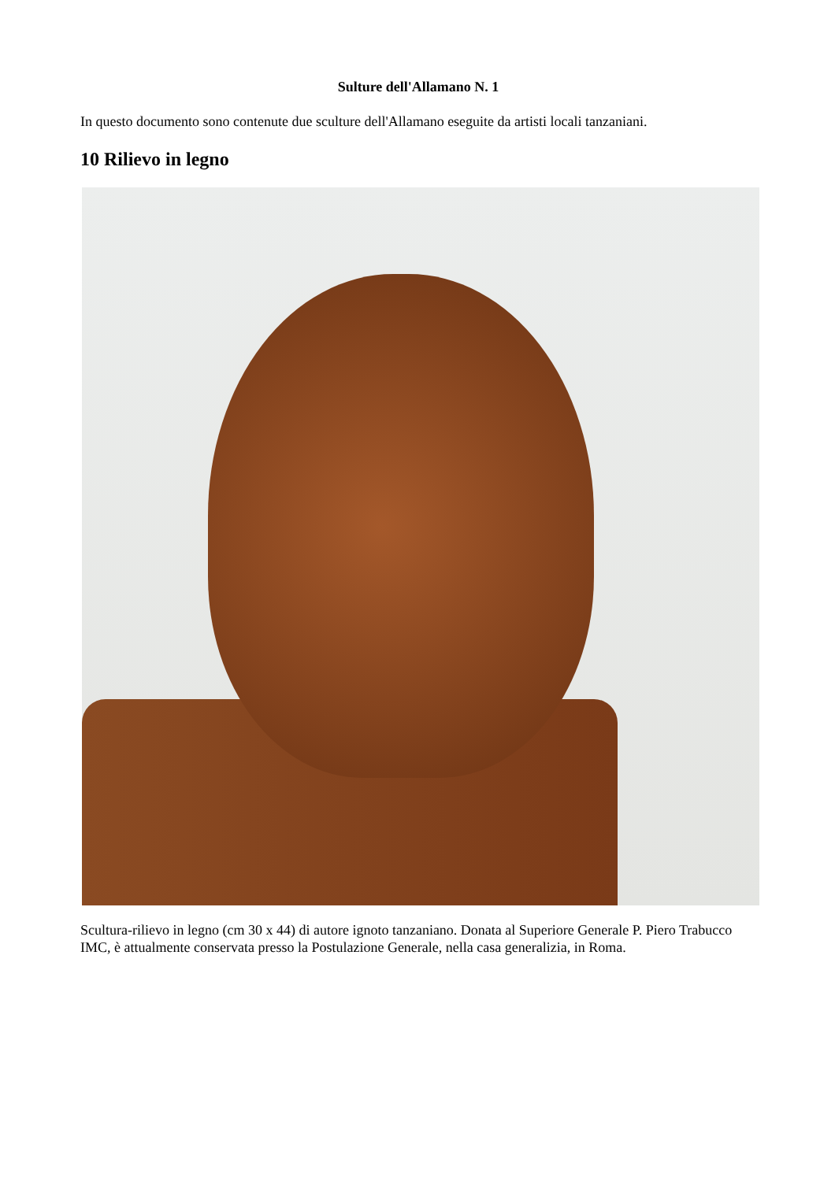Sulture dell'Allamano N. 1
In questo documento sono contenute due sculture dell'Allamano eseguite da artisti locali tanzaniani.
10 Rilievo in legno
Scultura-rilievo in legno (cm 30 x 44) di autore ignoto tanzaniano. Donata al Superiore Generale P. Piero Trabucco IMC, è attualmente conservata presso la Postulazione Generale, nella casa generalizia, in Roma.